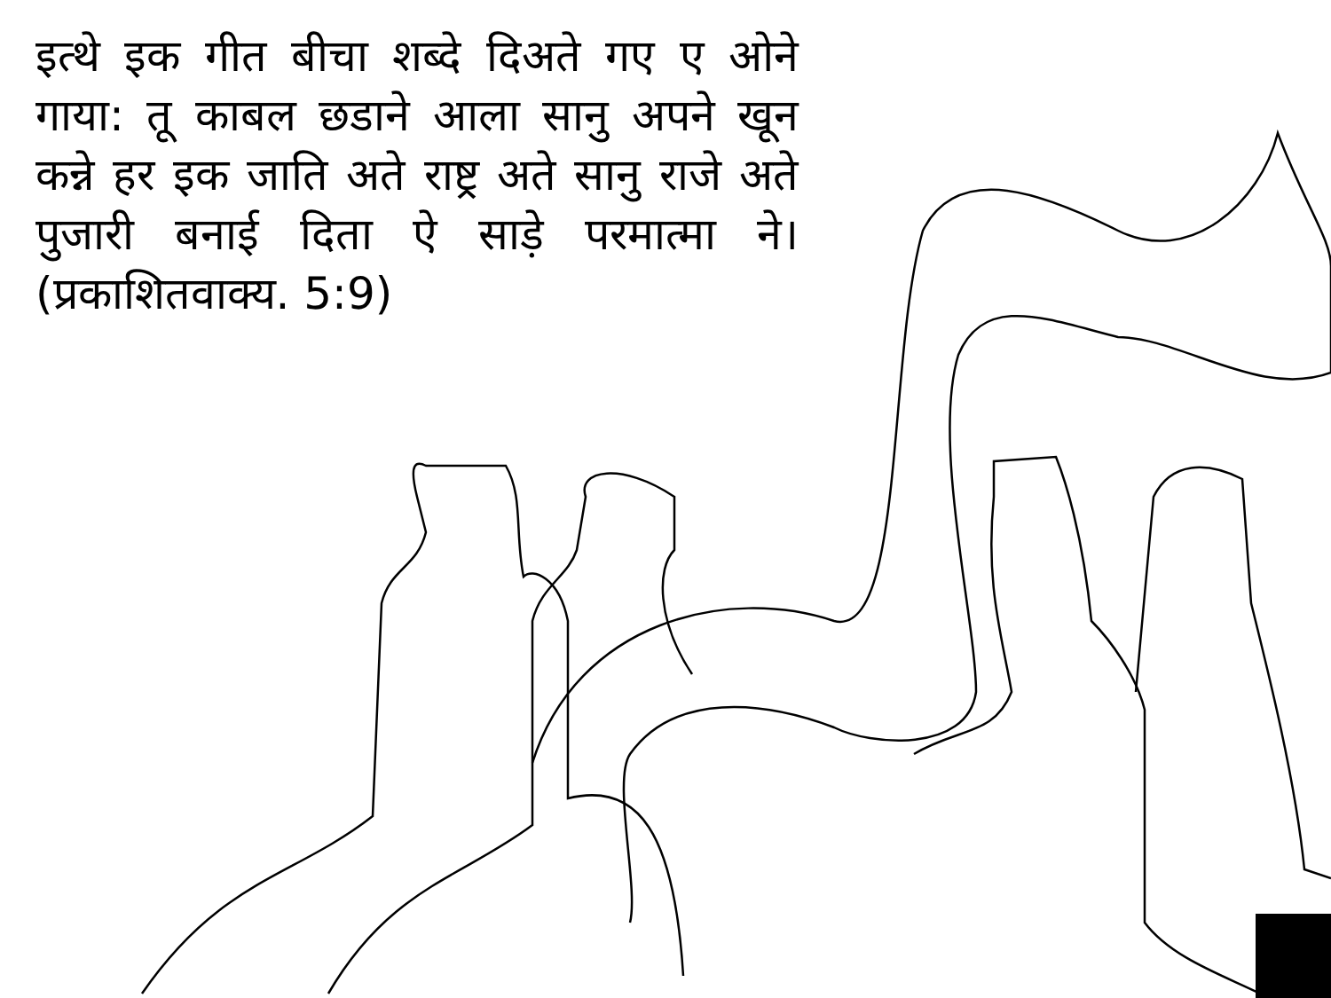इत्थे इक गीत बीचा शब्दे दिअते गए ए ओने गाया: तू काबल छडाने आला सानु अपने खून कन्ने हर इक जाति अते राष्ट्र अते सानु राजे अते पुजारी बनाई दिता ऐ साड़े परमात्मा ने। (प्रकाशितवाक्य. 5:9)